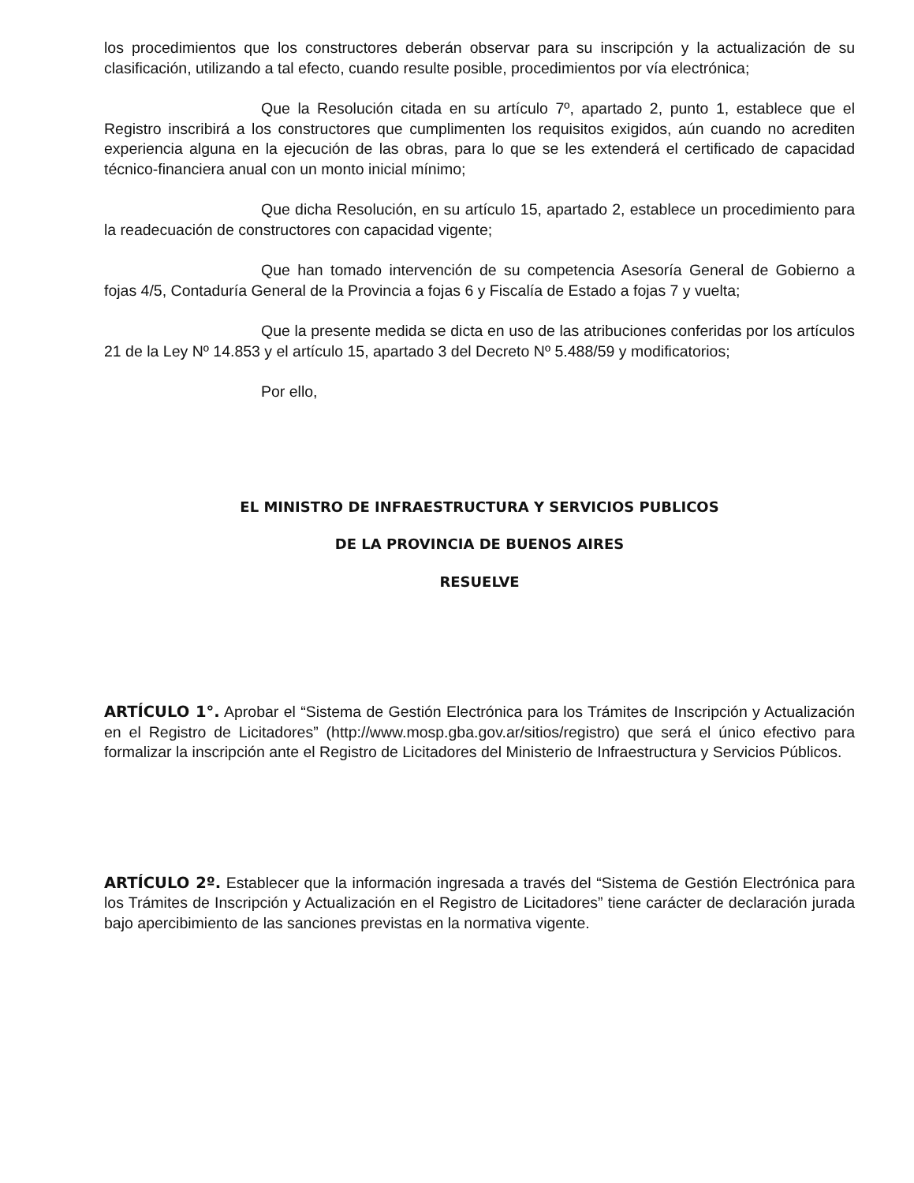los procedimientos que los constructores deberán observar para su inscripción y la actualización de su clasificación, utilizando a tal efecto, cuando resulte posible, procedimientos por vía electrónica;
Que la Resolución citada en su artículo 7º, apartado 2, punto 1, establece que el Registro inscribirá a los constructores que cumplimenten los requisitos exigidos, aún cuando no acrediten experiencia alguna en la ejecución de las obras, para lo que se les extenderá el certificado de capacidad técnico-financiera anual con un monto inicial mínimo;
Que dicha Resolución, en su artículo 15, apartado 2, establece un procedimiento para la readecuación de constructores con capacidad vigente;
Que han tomado intervención de su competencia Asesoría General de Gobierno a fojas 4/5, Contaduría General de la Provincia a fojas 6 y Fiscalía de Estado a fojas 7 y vuelta;
Que la presente medida se dicta en uso de las atribuciones conferidas por los artículos 21 de la Ley Nº 14.853 y el artículo 15, apartado 3 del Decreto Nº 5.488/59 y modificatorios;
Por ello,
EL MINISTRO DE INFRAESTRUCTURA Y SERVICIOS PUBLICOS
DE LA PROVINCIA DE BUENOS AIRES
RESUELVE
ARTÍCULO 1°. Aprobar el “Sistema de Gestión Electrónica para los Trámites de Inscripción y Actualización en el Registro de Licitadores” (http://www.mosp.gba.gov.ar/sitios/registro) que será el único efectivo para formalizar la inscripción ante el Registro de Licitadores del Ministerio de Infraestructura y Servicios Públicos.
ARTÍCULO 2º. Establecer que la información ingresada a través del “Sistema de Gestión Electrónica para los Trámites de Inscripción y Actualización en el Registro de Licitadores” tiene carácter de declaración jurada bajo apercibimiento de las sanciones previstas en la normativa vigente.